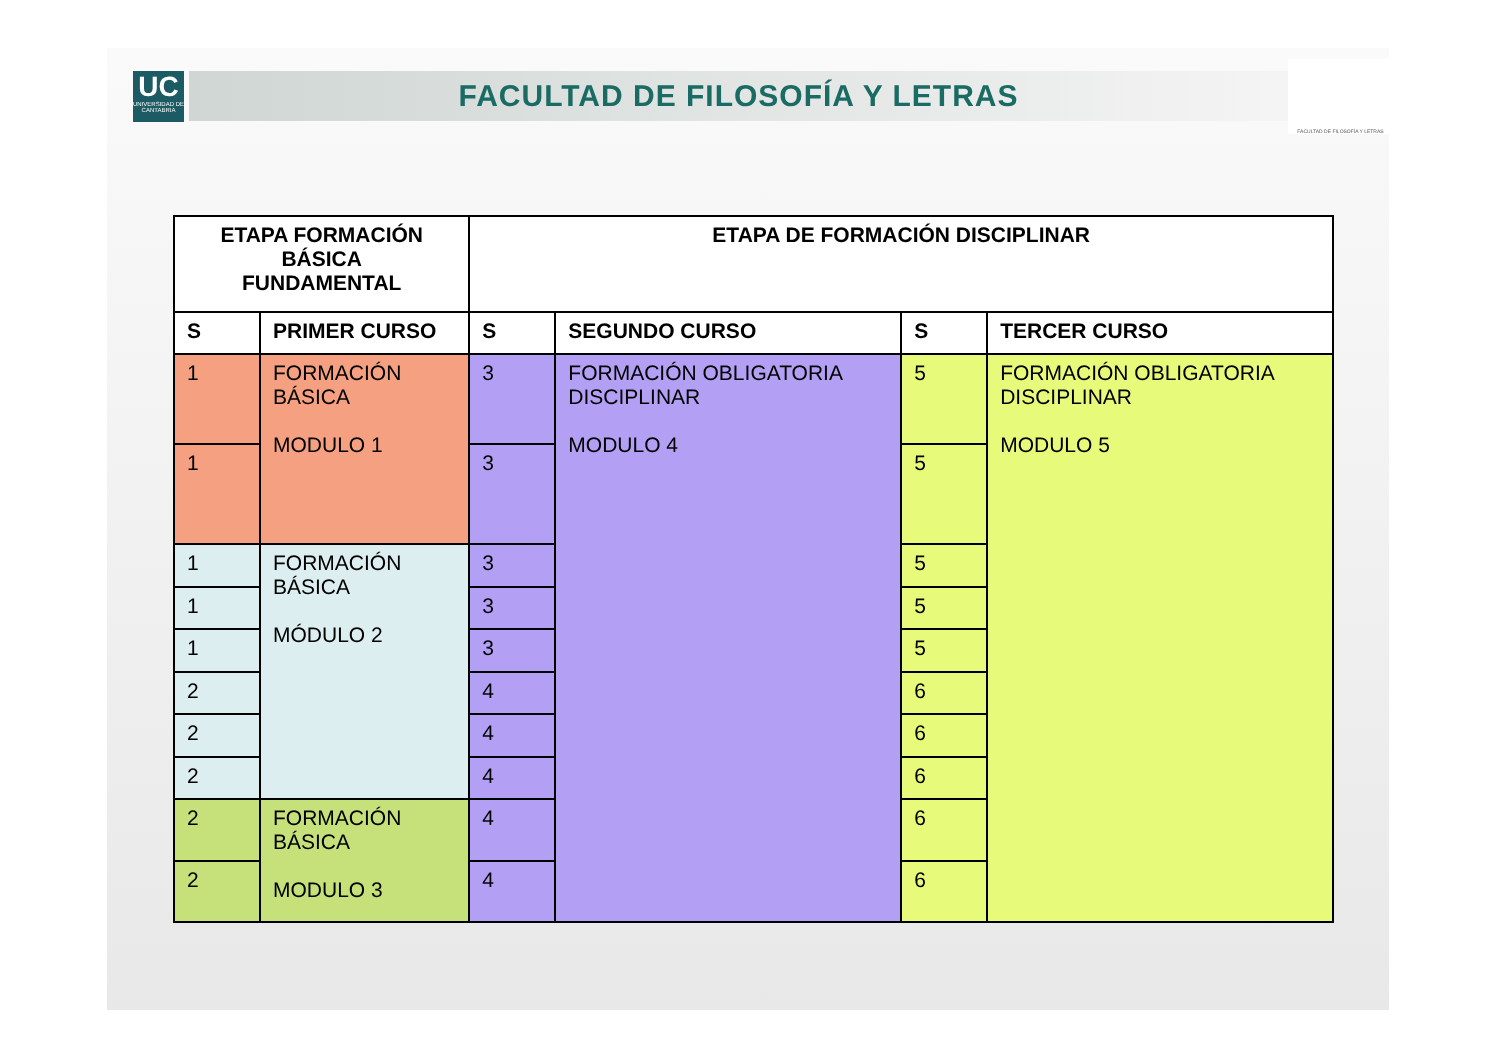UC
UNIVERSIDAD DE CANTABRIA
FACULTAD DE FILOSOFÍA Y LETRAS
FACULTAD DE FILOSOFÍA Y LETRAS
| ETAPA FORMACIÓN BÁSICA FUNDAMENTAL | | ETAPA DE FORMACIÓN DISCIPLINAR | | | |
| --- | --- | --- | --- | --- | --- |
| S | PRIMER CURSO | S | SEGUNDO CURSO | S | TERCER CURSO |
| 1 | FORMACIÓN BÁSICA MODULO 1 | 3 | FORMACIÓN OBLIGATORIA DISCIPLINAR MODULO 4 | 5 | FORMACIÓN OBLIGATORIA DISCIPLINAR MODULO 5 |
| 1 | | 3 | | 5 | |
| 1 | FORMACIÓN BÁSICA MÓDULO 2 | 3 | | 5 | |
| 1 | | 3 | | 5 | |
| 1 | | 3 | | 5 | |
| 2 | | 4 | | 6 | |
| 2 | | 4 | | 6 | |
| 2 | | 4 | | 6 | |
| 2 | FORMACIÓN BÁSICA MODULO 3 | 4 | | 6 | |
| 2 | | 4 | | 6 | |